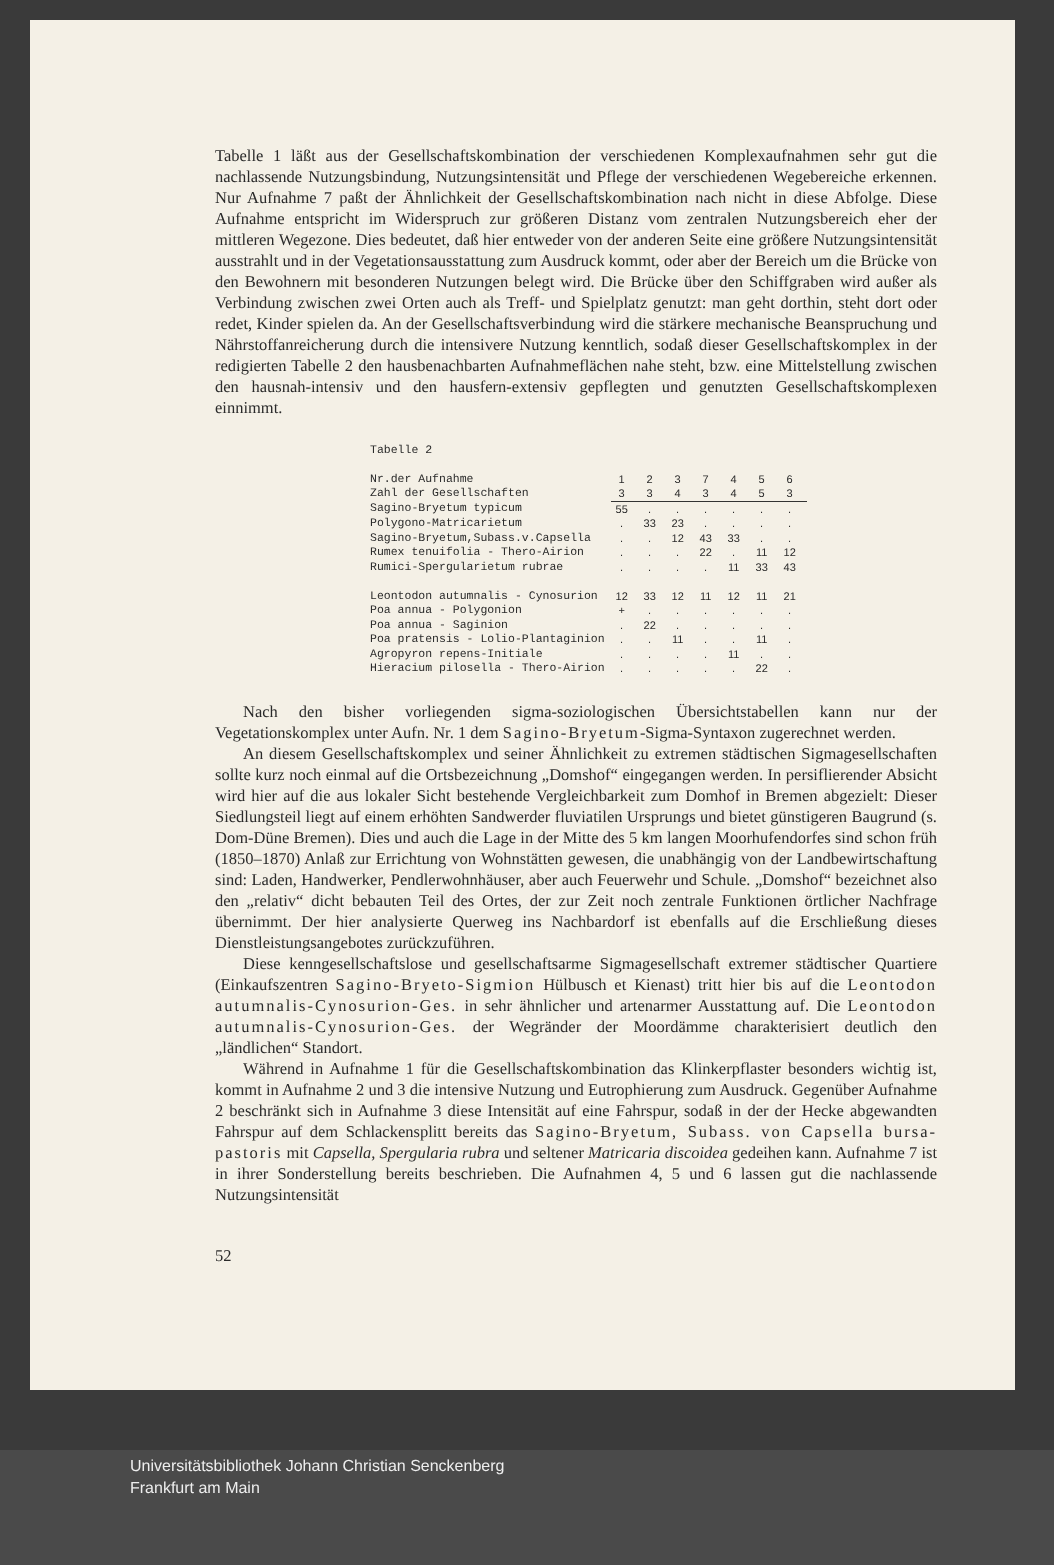Tabelle 1 läßt aus der Gesellschaftskombination der verschiedenen Komplexaufnahmen sehr gut die nachlassende Nutzungsbindung, Nutzungsintensität und Pflege der verschiedenen Wegebereiche erkennen. Nur Aufnahme 7 paßt der Ähnlichkeit der Gesellschaftskombination nach nicht in diese Abfolge. Diese Aufnahme entspricht im Widerspruch zur größeren Distanz vom zentralen Nutzungsbereich eher der mittleren Wegezone. Dies bedeutet, daß hier entweder von der anderen Seite eine größere Nutzungsintensität ausstrahlt und in der Vegetationsausstattung zum Ausdruck kommt, oder aber der Bereich um die Brücke von den Bewohnern mit besonderen Nutzungen belegt wird. Die Brücke über den Schiffgraben wird außer als Verbindung zwischen zwei Orten auch als Treff- und Spielplatz genutzt: man geht dorthin, steht dort oder redet, Kinder spielen da. An der Gesellschaftsverbindung wird die stärkere mechanische Beanspruchung und Nährstoffanreicherung durch die intensivere Nutzung kenntlich, sodaß dieser Gesellschaftskomplex in der redigierten Tabelle 2 den hausbenachbarten Aufnahmeflächen nahe steht, bzw. eine Mittelstellung zwischen den hausnah-intensiv und den hausfern-extensiv gepflegten und genutzten Gesellschaftskomplexen einnimmt.
Tabelle 2
| Nr.der Aufnahme | 1 | 2 | 3 | 7 | 4 | 5 | 6 |
| Zahl der Gesellschaften | 3 | 3 | 4 | 3 | 4 | 5 | 3 |
| Sagino-Bryetum typicum | 55 | . | . | . | . | . | . |
| Polygono-Matricarietum | . | 33 | 23 | . | . | . | . |
| Sagino-Bryetum,Subass.v.Capsella | . | . | 12 | 43 | 33 | . | . |
| Rumex tenuifolia - Thero-Airion | . | . | . | 22 | . | 11 | 12 |
| Rumici-Spergularietum rubrae | . | . | . | . | 11 | 33 | 43 |
| Leontodon autumnalis - Cynosurion | 12 | 33 | 12 | 11 | 12 | 11 | 21 |
| Poa annua - Polygonion | + | . | . | . | . | . | . |
| Poa annua - Saginion | . | 22 | . | . | . | . | . |
| Poa pratensis - Lolio-Plantaginion | . | . | 11 | . | . | 11 | . |
| Agropyron repens-Initiale | . | . | . | . | 11 | . | . |
| Hieracium pilosella - Thero-Airion | . | . | . | . | . | 22 | . |
Nach den bisher vorliegenden sigma-soziologischen Übersichtstabellen kann nur der Vegetationskomplex unter Aufn. Nr. 1 dem Sagino-Bryetum-Sigma-Syntaxon zugerechnet werden.
An diesem Gesellschaftskomplex und seiner Ähnlichkeit zu extremen städtischen Sigmagesellschaften sollte kurz noch einmal auf die Ortsbezeichnung „Domshof“ eingegangen werden. In persiflierender Absicht wird hier auf die aus lokaler Sicht bestehende Vergleichbarkeit zum Domhof in Bremen abgezielt: Dieser Siedlungsteil liegt auf einem erhöhten Sandwerder fluviatilen Ursprungs und bietet günstigeren Baugrund (s. Dom-Düne Bremen). Dies und auch die Lage in der Mitte des 5 km langen Moorhufendorfes sind schon früh (1850–1870) Anlaß zur Errichtung von Wohnstätten gewesen, die unabhängig von der Landbewirtschaftung sind: Laden, Handwerker, Pendlerwohnhäuser, aber auch Feuerwehr und Schule. „Domshof“ bezeichnet also den „relativ“ dicht bebauten Teil des Ortes, der zur Zeit noch zentrale Funktionen örtlicher Nachfrage übernimmt. Der hier analysierte Querweg ins Nachbardorf ist ebenfalls auf die Erschließung dieses Dienstleistungsangebotes zurückzuführen.
Diese kenngesellschaftslose und gesellschaftsarme Sigmagesellschaft extremer städtischer Quartiere (Einkaufszentren Sagino-Bryeto-Sigmion Hülbusch et Kienast) tritt hier bis auf die Leontodon autumnalis-Cynosurion-Ges. in sehr ähnlicher und artenarmer Ausstattung auf. Die Leontodon autumnalis-Cynosurion-Ges. der Wegränder der Moordämme charakterisiert deutlich den „ländlichen“ Standort.
Während in Aufnahme 1 für die Gesellschaftskombination das Klinkerpflaster besonders wichtig ist, kommt in Aufnahme 2 und 3 die intensive Nutzung und Eutrophierung zum Ausdruck. Gegenüber Aufnahme 2 beschränkt sich in Aufnahme 3 diese Intensität auf eine Fahrspur, sodaß in der der Hecke abgewandten Fahrspur auf dem Schlackensplitt bereits das Sagino-Bryetum, Subass. von Capsella bursa-pastoris mit Capsella, Spergularia rubra und seltener Matricaria discoidea gedeihen kann. Aufnahme 7 ist in ihrer Sonderstellung bereits beschrieben. Die Aufnahmen 4, 5 und 6 lassen gut die nachlassende Nutzungsintensität
52
Universitätsbibliothek Johann Christian Senckenberg
Frankfurt am Main